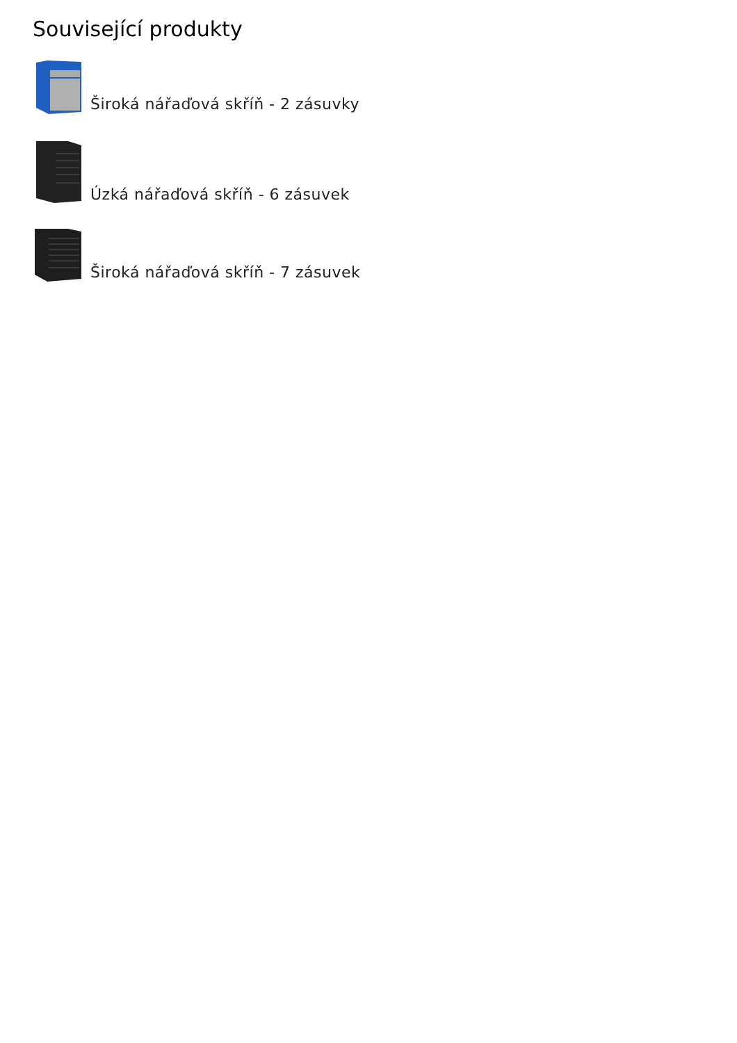Související produkty
Široká nářaďová skříň - 2 zásuvky
Úzká nářaďová skříň - 6 zásuvek
Široká nářaďová skříň - 7 zásuvek